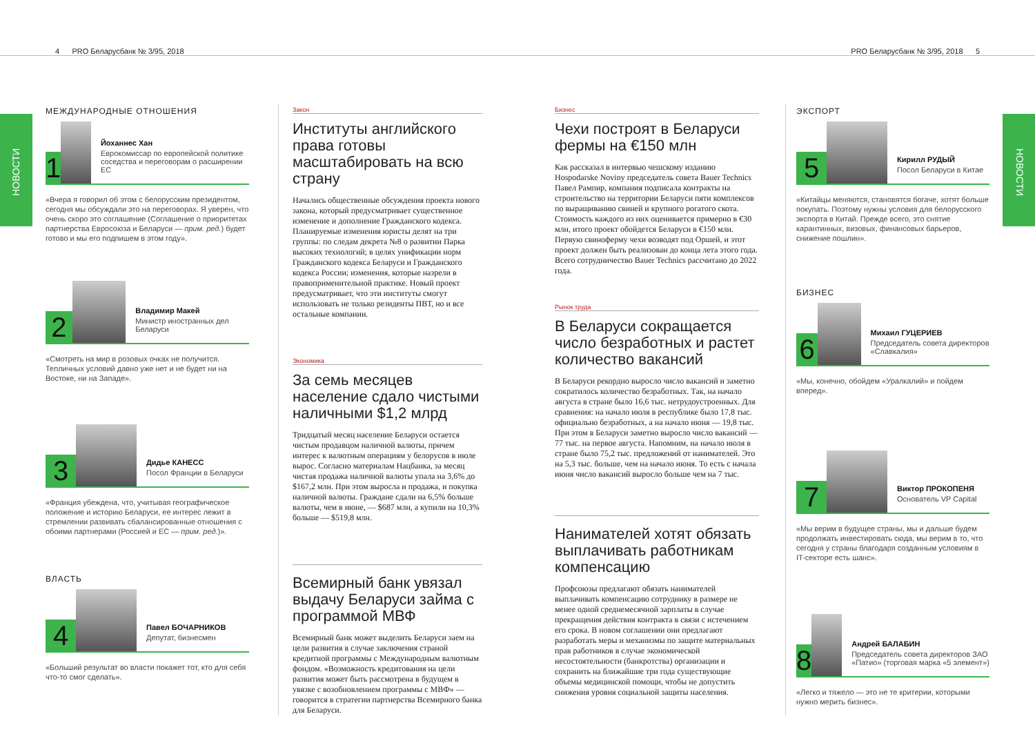4 PRO Беларусбанк № 3/95, 2018 PRO Беларусбанк № 3/95, 2018 5
НОВОСТИ
НОВОСТИ
МЕЖДУНАРОДНЫЕ ОТНОШЕНИЯ
1
Йоханнес Хан
Еврокомиссар по европейской политике соседства и переговорам о расширении ЕС
«Вчера я говорил об этом с белорусским президентом, сегодня мы обсуждали это на переговорах. Я уверен, что очень скоро это соглашение (Соглашение о приоритетах партнерства Евросоюза и Беларуси — прим. ред.) будет готово и мы его подпишем в этом году».
2
Владимир Макей
Министр иностранных дел Беларуси
«Смотреть на мир в розовых очках не получится. Тепличных условий давно уже нет и не будет ни на Востоке, ни на Западе».
3
Дидье КАНЕСС
Посол Франции в Беларуси
«Франция убеждена, что, учитывая географическое положение и историю Беларуси, ее интерес лежит в стремлении развивать сбалансированные отношения с обоими партнерами (Россией и ЕС — прим. ред.)».
ВЛАСТЬ
4
Павел БОЧАРНИКОВ
Депутат, бизнесмен
«Больший результат во власти покажет тот, кто для себя что-то смог сделать».
Закон
Институты английского права готовы масштабировать на всю страну
Начались общественные обсуждения проекта нового закона, который предусматривает существенное изменение и дополнение Гражданского кодекса. Планируемые изменения юристы делят на три группы: по следам декрета №8 о развитии Парка высоких технологий; в целях унификации норм Гражданского кодекса Беларуси и Гражданского кодекса России; изменения, которые назрели в правоприменительной практике. Новый проект предусматривает, что эти институты смогут использовать не только резиденты ПВТ, но и все остальные компании.
Экономика
За семь месяцев население сдало чистыми наличными $1,2 млрд
Тридцатый месяц население Беларуси остается чистым продавцом наличной валюты, причем интерес к валютным операциям у белорусов в июле вырос. Согласно материалам Нацбанка, за месяц чистая продажа наличной валюты упала на 3,6% до $167,2 млн. При этом выросла и продажа, и покупка наличной валюты. Граждане сдали на 6,5% больше валюты, чем в июне, — $687 млн, а купили на 10,3% больше — $519,8 млн.
Всемирный банк увязал выдачу Беларуси займа с программой МВФ
Всемирный банк может выделить Беларуси заем на цели развития в случае заключения страной кредитной программы с Международным валютным фондом. «Возможность кредитования на цели развития может быть рассмотрена в будущем в увязке с возобновлением программы с МВФ» — говорится в стратегии партнерства Всемирного банка для Беларуси.
Бизнес
Чехи построят в Беларуси фермы на €150 млн
Как рассказал в интервью чешскому изданию Hospodarske Noviny председатель совета Bauer Technics Павел Рампир, компания подписала контракты на строительство на территории Беларуси пяти комплексов по выращиванию свиней и крупного рогатого скота. Стоимость каждого из них оценивается примерно в €30 млн, итого проект обойдется Беларуси в €150 млн. Первую свиноферму чехи возводят под Оршей, и этот проект должен быть реализован до конца лета этого года. Всего сотрудничество Bauer Technics рассчитано до 2022 года.
Рынок труда
В Беларуси сокращается число безработных и растет количество вакансий
В Беларуси рекордно выросло число вакансий и заметно сократилось количество безработных. Так, на начало августа в стране было 16,6 тыс. нетрудоустроенных. Для сравнения: на начало июля в республике было 17,8 тыс. официально безработных, а на начало июня — 19,8 тыс. При этом в Беларуси заметно выросло число вакансий — 77 тыс. на первое августа. Напомним, на начало июля в стране было 75,2 тыс. предложений от нанимателей. Это на 5,3 тыс. больше, чем на начало июня. То есть с начала июня число вакансий выросло больше чем на 7 тыс.
Нанимателей хотят обязать выплачивать работникам компенсацию
Профсоюзы предлагают обязать нанимателей выплачивать компенсацию сотруднику в размере не менее одной среднемесячной зарплаты в случае прекращения действия контракта в связи с истечением его срока. В новом соглашении они предлагают разработать меры и механизмы по защите материальных прав работников в случае экономической несостоятельности (банкротства) организации и сохранить на ближайшие три года существующие объемы медицинской помощи, чтобы не допустить снижения уровня социальной защиты населения.
ЭКСПОРТ
5
Кирилл РУДЫЙ
Посол Беларуси в Китае
«Китайцы меняются, становятся богаче, хотят больше покупать. Поэтому нужны условия для белорусского экспорта в Китай. Прежде всего, это снятие карантинных, визовых, финансовых барьеров, снижение пошлин».
БИЗНЕС
6
Михаил ГУЦЕРИЕВ
Председатель совета директоров «Славкалия»
«Мы, конечно, обойдем «Уралкалий» и пойдем вперед».
7
Виктор ПРОКОПЕНЯ
Основатель VP Capital
«Мы верим в будущее страны, мы и дальше будем продолжать инвестировать сюда, мы верим в то, что сегодня у страны благодаря созданным условиям в IT-секторе есть шанс».
8
Андрей БАЛАБИН
Председатель совета директоров ЗАО «Патио» (торговая марка «5 элемент»)
«Легко и тяжело — это не те критерии, которыми нужно мерить бизнес».